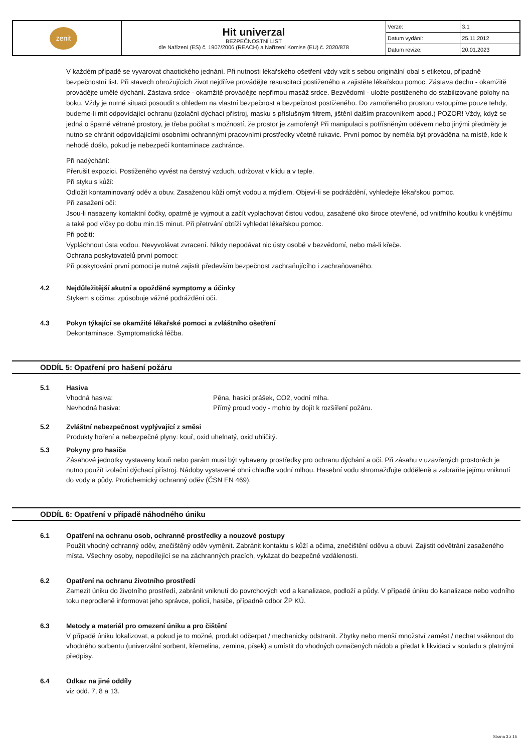| zenit | Hit univerzal BEZPEČNOSTNÍ LIST dle Nařízení (ES) č. 1907/2006 (REACH) a Nařízení Komise (EU) č. 2020/878 | Verze: | 3.1 |
| | | Datum vydání: | 25.11.2012 |
| | | Datum revize: | 20.01.2023 |
V každém případě se vyvarovat chaotického jednání. Při nutnosti lékařského ošetření vždy vzít s sebou originální obal s etiketou, případně bezpečnostní list. Při stavech ohrožujících život nejdříve provádějte resuscitaci postiženého a zajistěte lékařskou pomoc. Zástava dechu - okamžitě provádějte umělé dýchání. Zástava srdce - okamžitě provádějte nepřímou masáž srdce. Bezvědomí - uložte postiženého do stabilizované polohy na boku. Vždy je nutné situaci posoudit s ohledem na vlastní bezpečnost a bezpečnost postiženého. Do zamořeného prostoru vstoupíme pouze tehdy, budeme-li mít odpovídající ochranu (izolační dýchací přístroj, masku s příslušným filtrem, jištění dalším pracovníkem apod.) POZOR! Vždy, když se jedná o špatně větrané prostory, je třeba počítat s možností, že prostor je zamořený! Při manipulaci s potřísněným oděvem nebo jinými předměty je nutno se chránit odpovídajícími osobními ochrannými pracovními prostředky včetně rukavic. První pomoc by neměla být prováděna na místě, kde k nehodě došlo, pokud je nebezpečí kontaminace zachránce.
Při nadýchání:
Přerušit expozici. Postiženého vyvést na čerstvý vzduch, udržovat v klidu a v teple.
Při styku s kůží:
Odložit kontaminovaný oděv a obuv. Zasaženou kůži omýt vodou a mýdlem. Objeví-li se podráždění, vyhledejte lékařskou pomoc.
Při zasažení očí:
Jsou-li nasazeny kontaktní čočky, opatrně je vyjmout a začít vyplachovat čistou vodou, zasažené oko široce otevřené, od vnitřního koutku k vnějšímu a také pod víčky po dobu min.15 minut. Při přetrvání obtíží vyhledat lékařskou pomoc.
Při požití:
Vypláchnout ústa vodou. Nevyvolávat zvracení. Nikdy nepodávat nic ústy osobě v bezvědomí, nebo má-li křeče.
Ochrana poskytovatelů první pomoci:
Při poskytování první pomoci je nutné zajistit především bezpečnost zachraňujícího i zachraňovaného.
4.2 Nejdůležitější akutní a opožděné symptomy a účinky
Stykem s očima: způsobuje vážné podráždění očí.
4.3 Pokyn týkající se okamžité lékařské pomoci a zvláštního ošetření
Dekontaminace. Symptomatická léčba.
ODDÍL 5: Opatření pro hašení požáru
5.1 Hasiva
Vhodná hasiva: Pěna, hasicí prášek, CO2, vodní mlha.
Nevhodná hasiva: Přímý proud vody - mohlo by dojít k rozšíření požáru.
5.2 Zvláštní nebezpečnost vyplývající z směsi
Produkty hoření a nebezpečné plyny: kouř, oxid uhelnatý, oxid uhličitý.
5.3 Pokyny pro hasiče
Zásahové jednotky vystaveny kouři nebo parám musí být vybaveny prostředky pro ochranu dýchání a očí. Při zásahu v uzavřených prostorách je nutno použít izolační dýchací přístroj. Nádoby vystavené ohni chlaďte vodní mlhou. Hasební vodu shromažďujte odděleně a zabraňte jejímu vniknutí do vody a půdy. Protichemický ochranný oděv (ČSN EN 469).
ODDÍL 6: Opatření v případě náhodného úniku
6.1 Opatření na ochranu osob, ochranné prostředky a nouzové postupy
Použít vhodný ochranný oděv, znečištěný oděv vyměnit. Zabránit kontaktu s kůží a očima, znečištění oděvu a obuvi. Zajistit odvětrání zasaženého místa. Všechny osoby, nepodílející se na záchranných pracích, vykázat do bezpečné vzdálenosti.
6.2 Opatření na ochranu životního prostředí
Zamezit úniku do životního prostředí, zabránit vniknutí do povrchových vod a kanalizace, podloží a půdy. V případě úniku do kanalizace nebo vodního toku neprodleně informovat jeho správce, policii, hasiče, případně odbor ŽP KÚ.
6.3 Metody a materiál pro omezení úniku a pro čištění
V případě úniku lokalizovat, a pokud je to možné, produkt odčerpat / mechanicky odstranit. Zbytky nebo menší množství zamést / nechat vsáknout do vhodného sorbentu (univerzální sorbent, křemelina, zemina, písek) a umístit do vhodných označených nádob a předat k likvidaci v souladu s platnými předpisy.
6.4 Odkaz na jiné oddíly
viz odd. 7, 8 a 13.
Strana 3 z 15